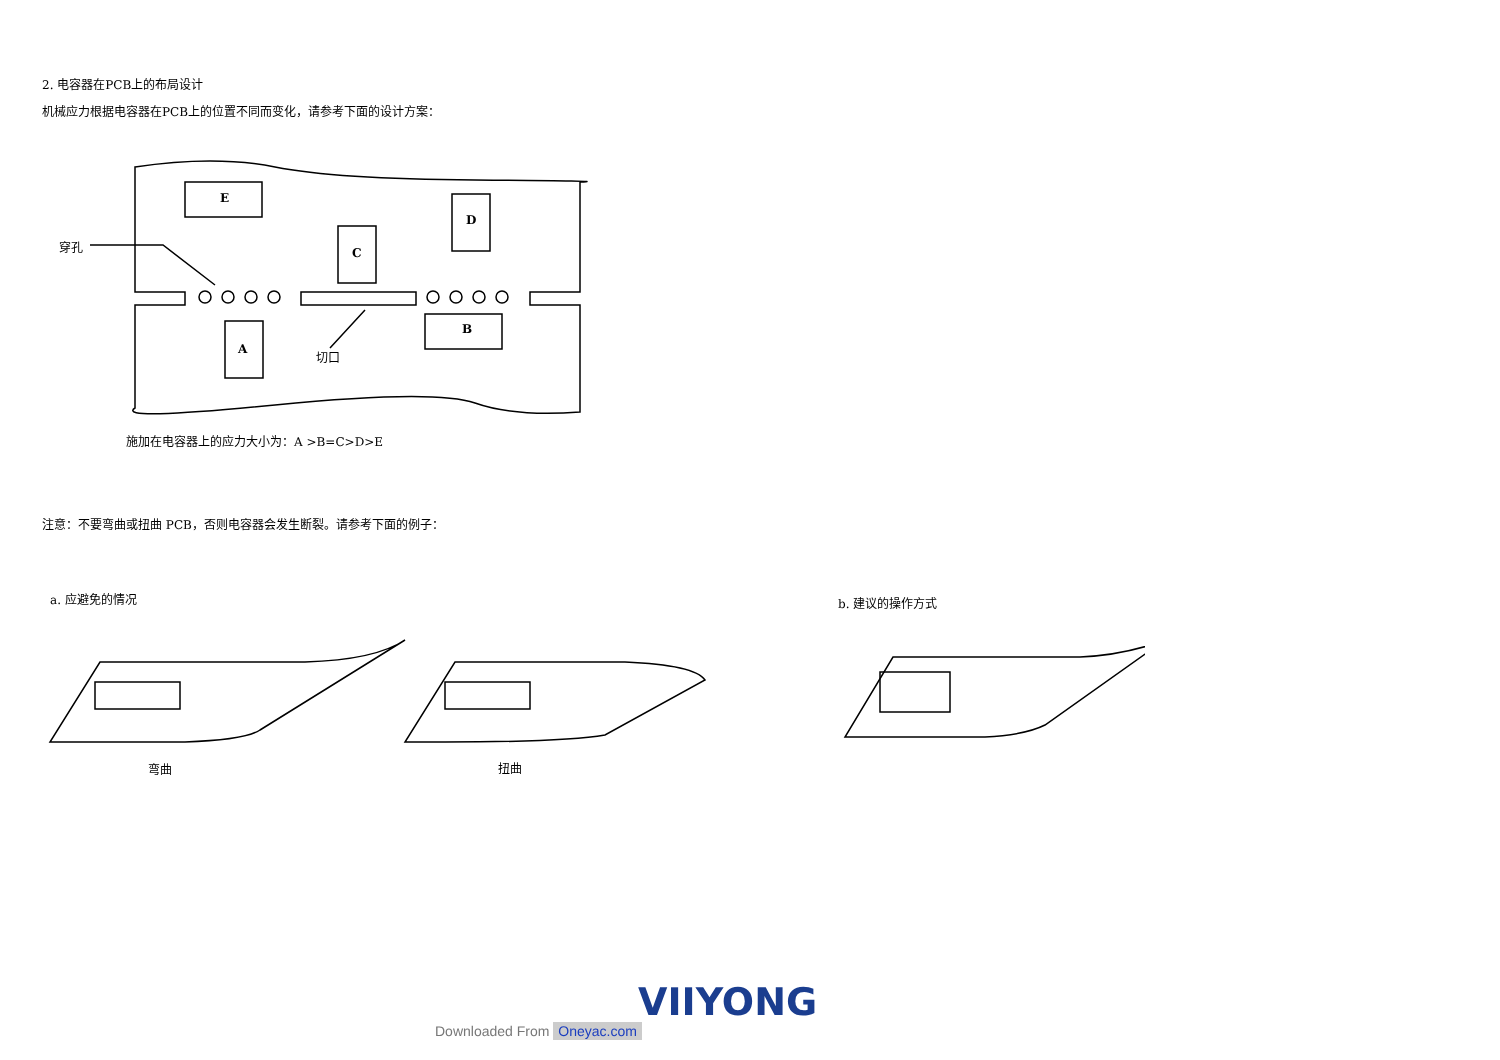2. 电容器在PCB上的布局设计
机械应力根据电容器在PCB上的位置不同而变化，请参考下面的设计方案：
穿孔
E
D
C
B
A 切口
施加在电容器上的应力大小为：A >B=C>D>E
注意：不要弯曲或扭曲 PCB，否则电容器会发生断裂。请参考下面的例子：
a. 应避免的情况 b. 建议的操作方式
弯曲 扭曲
VIIYONG
Downloaded From Oneyac.com